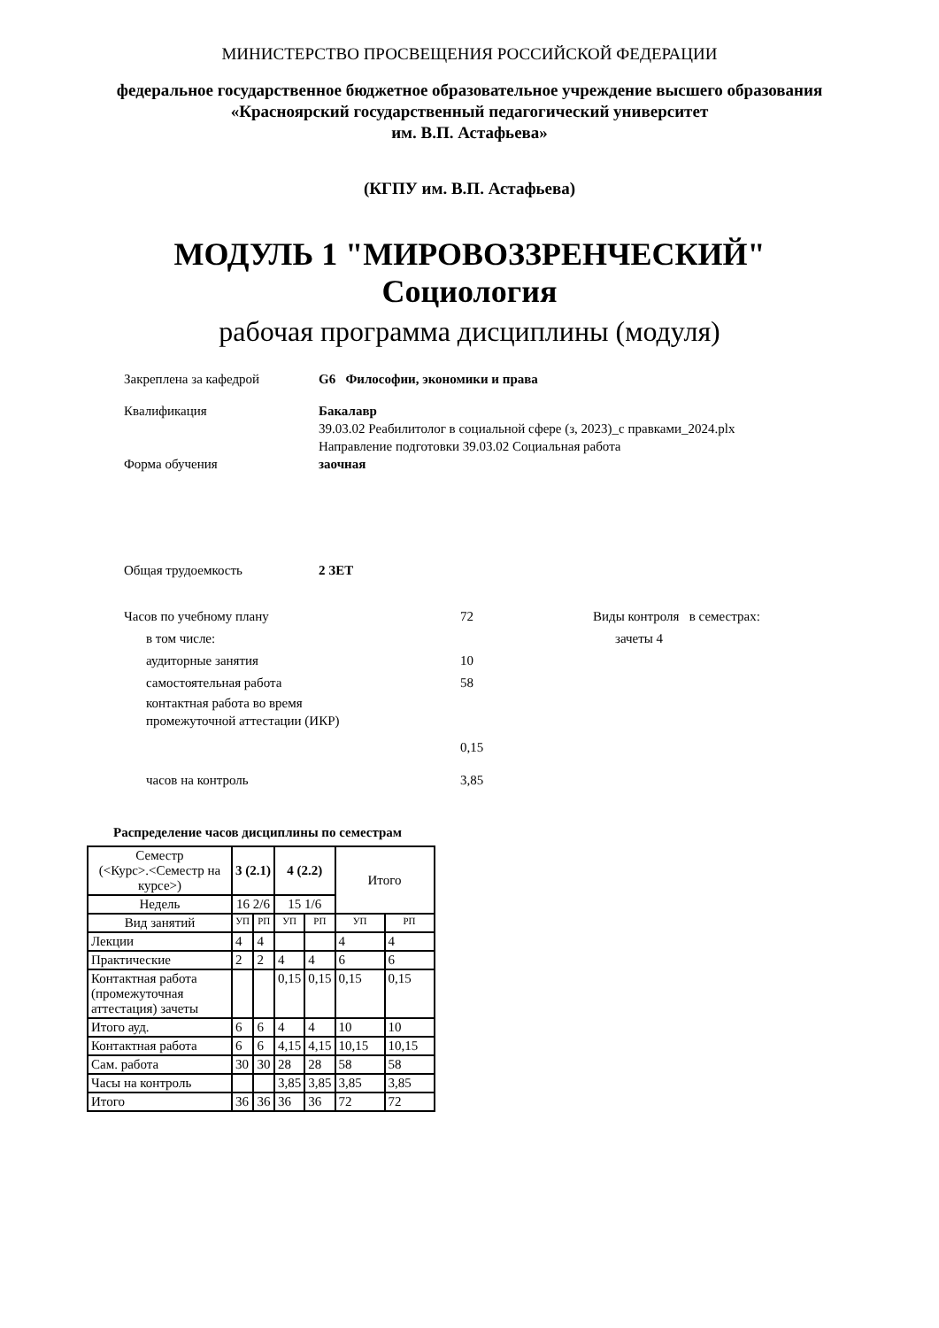МИНИСТЕРСТВО ПРОСВЕЩЕНИЯ РОССИЙСКОЙ ФЕДЕРАЦИИ
федеральное государственное бюджетное образовательное учреждение высшего образования
«Красноярский государственный педагогический университет
им. В.П. Астафьева»
(КГПУ им. В.П. Астафьева)
МОДУЛЬ 1 "МИРОВОЗЗРЕНЧЕСКИЙ"
Социология
рабочая программа дисциплины (модуля)
Закреплена за кафедрой G6 Философии, экономики и права
Квалификация Бакалавр
39.03.02 Реабилитолог в социальной сфере (з, 2023)_с правками_2024.plx
Направление подготовки 39.03.02 Социальная работа
Форма обучения заочная
Общая трудоемкость 2 ЗЕТ
Часов по учебному плану 72
в том числе:
аудиторные занятия 10
самостоятельная работа 58
контактная работа во время
промежуточной аттестации (ИКР)
0,15
часов на контроль 3,85
Виды контроля в семестрах:
зачеты 4
Распределение часов дисциплины по семестрам
| Семестр (<Курс>.<Семестр на курсе>) | 3 (2.1) | | 4 (2.2) | | Итого | |
| Недель | 16 2/6 | | 15 1/6 | | | |
| Вид занятий | УП | РП | УП | РП | УП | РП |
| Лекции | 4 | 4 | | | 4 | 4 |
| Практические | 2 | 2 | 4 | 4 | 6 | 6 |
| Контактная работа (промежуточная аттестация) зачеты | | | 0,15 | 0,15 | 0,15 | 0,15 |
| Итого ауд. | 6 | 6 | 4 | 4 | 10 | 10 |
| Контактная работа | 6 | 6 | 4,15 | 4,15 | 10,15 | 10,15 |
| Сам. работа | 30 | 30 | 28 | 28 | 58 | 58 |
| Часы на контроль | | | 3,85 | 3,85 | 3,85 | 3,85 |
| Итого | 36 | 36 | 36 | 36 | 72 | 72 |